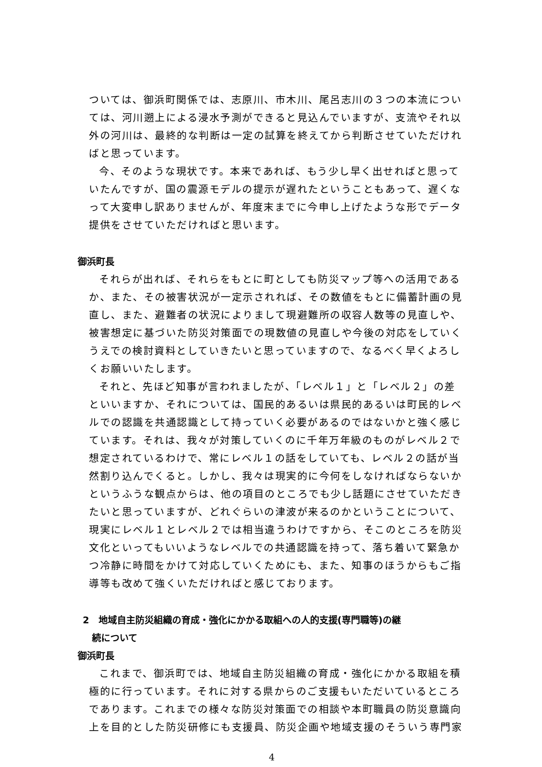ついては、御浜町関係では、志原川、市木川、尾呂志川の３つの本流については、河川遡上による浸水予測ができると見込んでいますが、支流やそれ以外の河川は、最終的な判断は一定の試算を終えてから判断させていただければと思っています。
今、そのような現状です。本来であれば、もう少し早く出せればと思っていたんですが、国の震源モデルの提示が遅れたということもあって、遅くなって大変申し訳ありませんが、年度末までに今申し上げたような形でデータ提供をさせていただければと思います。
御浜町長
それらが出れば、それらをもとに町としても防災マップ等への活用であるか、また、その被害状況が一定示されれば、その数値をもとに備蓄計画の見直し、また、避難者の状況によりまして現避難所の収容人数等の見直しや、被害想定に基づいた防災対策面での現数値の見直しや今後の対応をしていくうえでの検討資料としていきたいと思っていますので、なるべく早くよろしくお願いいたします。
それと、先ほど知事が言われましたが、「レベル１」と「レベル２」の差といいますか、それについては、国民的あるいは県民的あるいは町民的レベルでの認識を共通認識として持っていく必要があるのではないかと強く感じています。それは、我々が対策していくのに千年万年級のものがレベル２で想定されているわけで、常にレベル１の話をしていても、レベル２の話が当然割り込んでくると。しかし、我々は現実的に今何をしなければならないかというふうな観点からは、他の項目のところでも少し話題にさせていただきたいと思っていますが、どれぐらいの津波が来るのかということについて、現実にレベル１とレベル２では相当違うわけですから、そこのところを防災文化といってもいいようなレベルでの共通認識を持って、落ち着いて緊急かつ冷静に時間をかけて対応していくためにも、また、知事のほうからもご指導等も改めて強くいただければと感じております。
2　地域自主防災組織の育成・強化にかかる取組への人的支援(専門職等)の継
　続について
御浜町長
これまで、御浜町では、地域自主防災組織の育成・強化にかかる取組を積極的に行っています。それに対する県からのご支援もいただいているところであります。これまでの様々な防災対策面での相談や本町職員の防災意識向上を目的とした防災研修にも支援員、防災企画や地域支援のそういう専門家
4